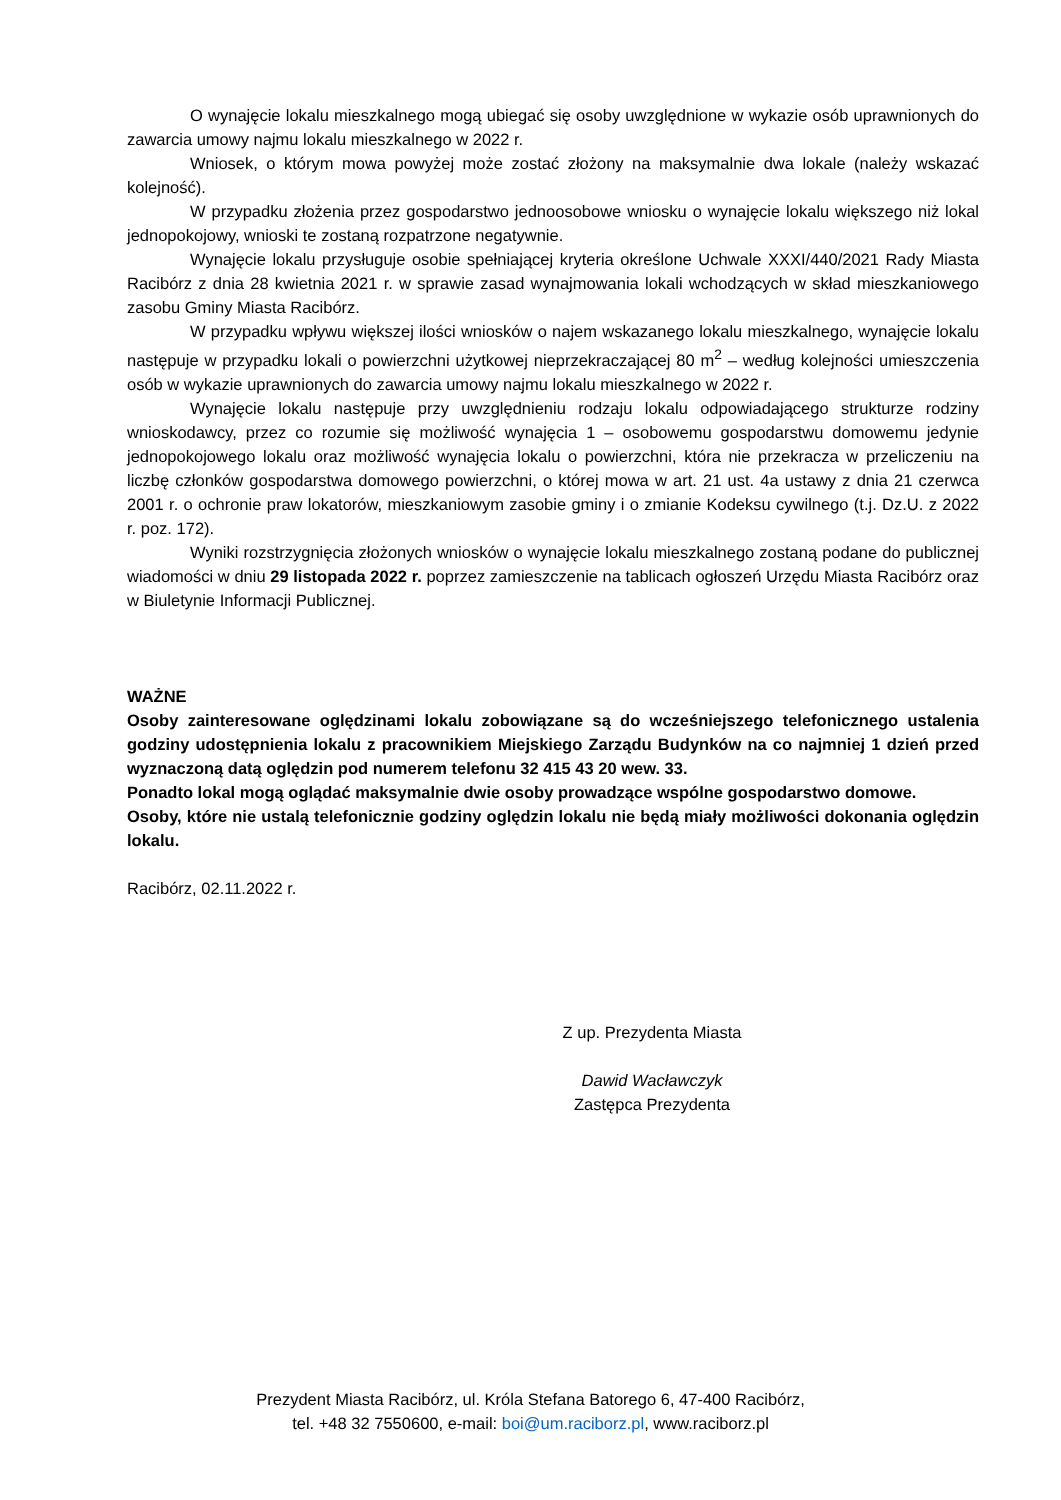O wynajęcie lokalu mieszkalnego mogą ubiegać się osoby uwzględnione w wykazie osób uprawnionych do zawarcia umowy najmu lokalu mieszkalnego w 2022 r.
Wniosek, o którym mowa powyżej może zostać złożony na maksymalnie dwa lokale (należy wskazać kolejność).
W przypadku złożenia przez gospodarstwo jednoosobowe wniosku o wynajęcie lokalu większego niż lokal jednopokojowy, wnioski te zostaną rozpatrzone negatywnie.
Wynajęcie lokalu przysługuje osobie spełniającej kryteria określone Uchwale XXXI/440/2021 Rady Miasta Racibórz z dnia 28 kwietnia 2021 r. w sprawie zasad wynajmowania lokali wchodzących w skład mieszkaniowego zasobu Gminy Miasta Racibórz.
W przypadku wpływu większej ilości wniosków o najem wskazanego lokalu mieszkalnego, wynajęcie lokalu następuje w przypadku lokali o powierzchni użytkowej nieprzekraczającej 80 m<sup>2</sup> – według kolejności umieszczenia osób w wykazie uprawnionych do zawarcia umowy najmu lokalu mieszkalnego w 2022 r.
Wynajęcie lokalu następuje przy uwzględnieniu rodzaju lokalu odpowiadającego strukturze rodziny wnioskodawcy, przez co rozumie się możliwość wynajęcia 1 – osobowemu gospodarstwu domowemu jedynie jednopokojowego lokalu oraz możliwość wynajęcia lokalu o powierzchni, która nie przekracza w przeliczeniu na liczbę członków gospodarstwa domowego powierzchni, o której mowa w art. 21 ust. 4a ustawy z dnia 21 czerwca 2001 r. o ochronie praw lokatorów, mieszkaniowym zasobie gminy i o zmianie Kodeksu cywilnego (t.j. Dz.U. z 2022 r. poz. 172).
Wyniki rozstrzygnięcia złożonych wniosków o wynajęcie lokalu mieszkalnego zostaną podane do publicznej wiadomości w dniu 29 listopada 2022 r. poprzez zamieszczenie na tablicach ogłoszeń Urzędu Miasta Racibórz oraz w Biuletynie Informacji Publicznej.
WAŻNE
Osoby zainteresowane oględzinami lokalu zobowiązane są do wcześniejszego telefonicznego ustalenia godziny udostępnienia lokalu z pracownikiem Miejskiego Zarządu Budynków na co najmniej 1 dzień przed wyznaczoną datą oględzin pod numerem telefonu 32 415 43 20 wew. 33.
Ponadto lokal mogą oglądać maksymalnie dwie osoby prowadzące wspólne gospodarstwo domowe.
Osoby, które nie ustalą telefonicznie godziny oględzin lokalu nie będą miały możliwości dokonania oględzin lokalu.
Racibórz, 02.11.2022 r.
Z up. Prezydenta Miasta
Dawid Wacławczyk
Zastępca Prezydenta
Prezydent Miasta Racibórz, ul. Króla Stefana Batorego 6, 47-400 Racibórz,
tel. +48 32 7550600, e-mail: boi@um.raciborz.pl, www.raciborz.pl